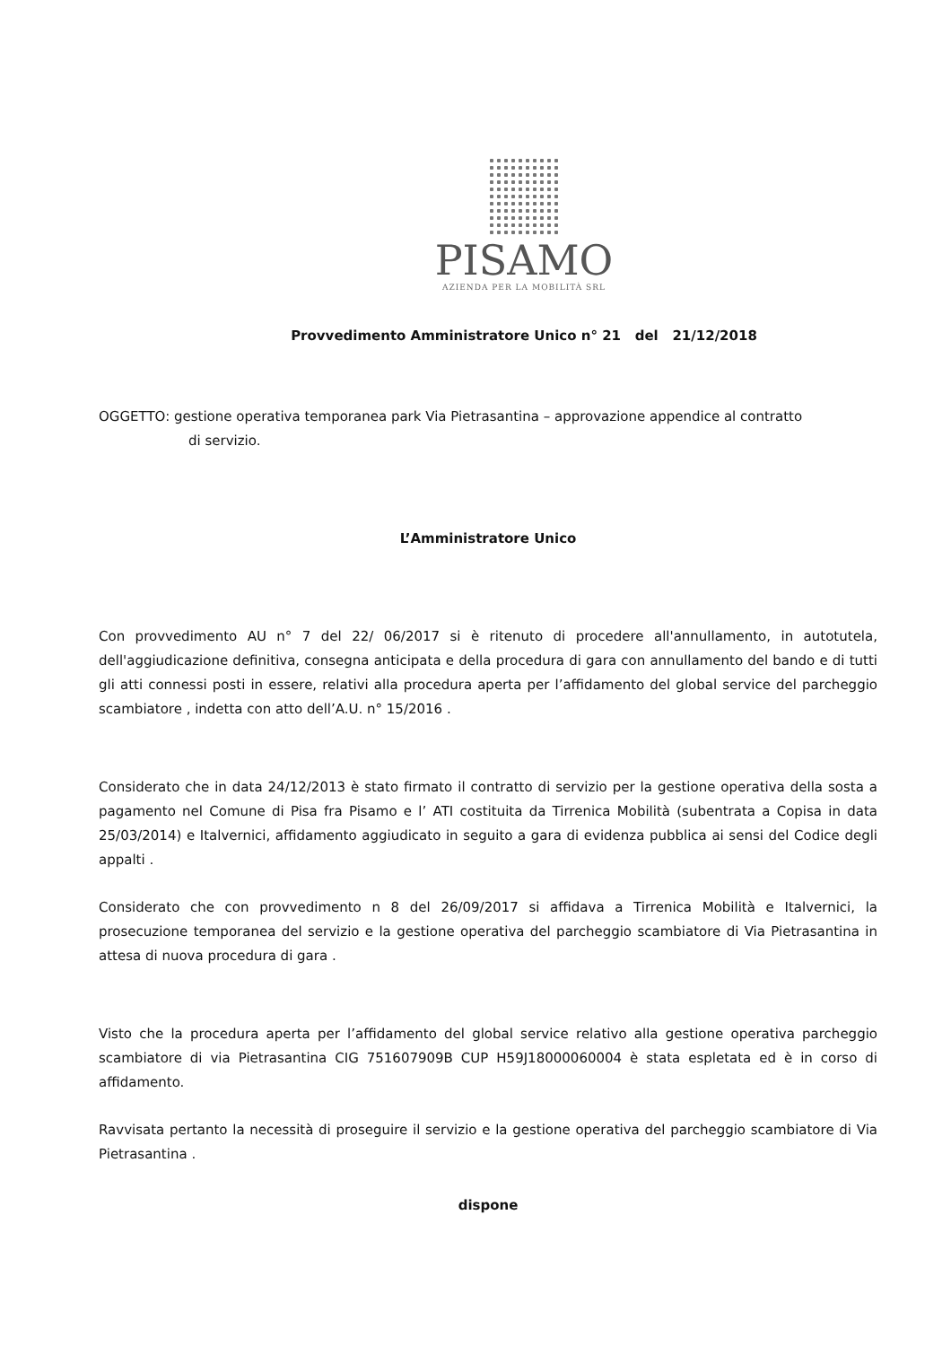PISAMO
AZIENDA PER LA MOBILITÀ SRL
Provvedimento Amministratore Unico n° 21 del 21/12/2018
OGGETTO: gestione operativa temporanea park Via Pietrasantina – approvazione appendice al contratto
di servizio.
L’Amministratore Unico
Con provvedimento AU n° 7 del 22/ 06/2017 si è ritenuto di procedere all'annullamento, in autotutela, dell'aggiudicazione definitiva, consegna anticipata e della procedura di gara con annullamento del bando e di tutti gli atti connessi posti in essere, relativi alla procedura aperta per l’affidamento del global service del parcheggio scambiatore , indetta con atto dell’A.U. n° 15/2016 .
Considerato che in data 24/12/2013 è stato firmato il contratto di servizio per la gestione operativa della sosta a pagamento nel Comune di Pisa fra Pisamo e l’ ATI costituita da Tirrenica Mobilità (subentrata a Copisa in data 25/03/2014) e Italvernici, affidamento aggiudicato in seguito a gara di evidenza pubblica ai sensi del Codice degli appalti .
Considerato che con provvedimento n 8 del 26/09/2017 si affidava a Tirrenica Mobilità e Italvernici, la prosecuzione temporanea del servizio e la gestione operativa del parcheggio scambiatore di Via Pietrasantina in attesa di nuova procedura di gara .
Visto che la procedura aperta per l’affidamento del global service relativo alla gestione operativa parcheggio scambiatore di via Pietrasantina CIG 751607909B CUP H59J18000060004 è stata espletata ed è in corso di affidamento.
Ravvisata pertanto la necessità di proseguire il servizio e la gestione operativa del parcheggio scambiatore di Via Pietrasantina .
dispone